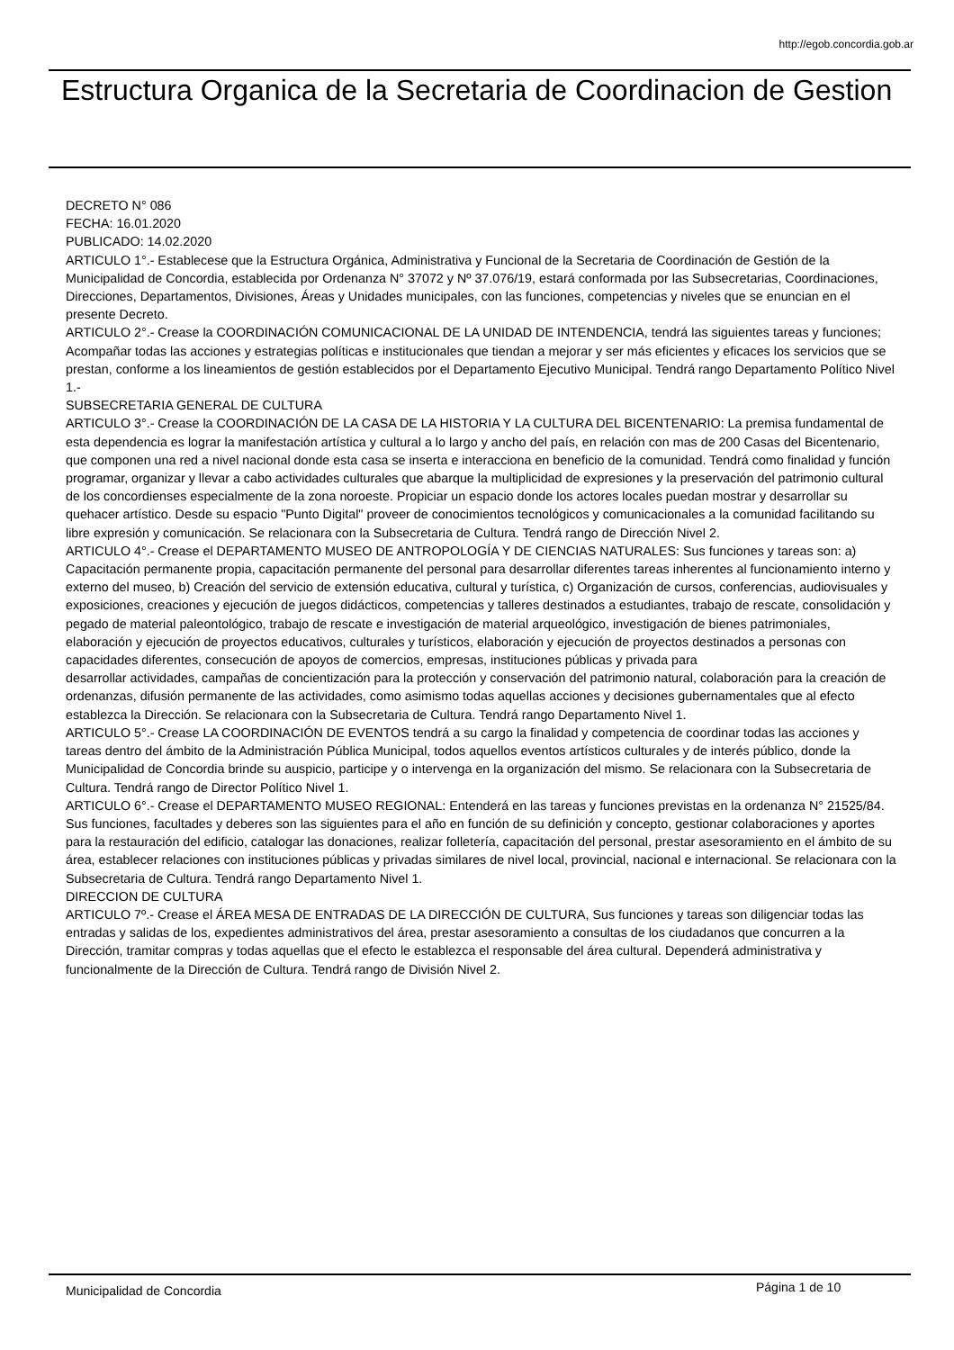http://egob.concordia.gob.ar
Estructura Organica de la Secretaria de Coordinacion de Gestion
DECRETO N° 086
FECHA: 16.01.2020
PUBLICADO: 14.02.2020
ARTICULO 1°.- Establecese que la Estructura Orgánica, Administrativa y Funcional de la Secretaria de Coordinación de Gestión de la Municipalidad de Concordia, establecida por Ordenanza N° 37072 y Nº 37.076/19, estará conformada por las Subsecretarias, Coordinaciones, Direcciones, Departamentos, Divisiones, Áreas y Unidades municipales, con las funciones, competencias y niveles que se enuncian en el presente Decreto.
ARTICULO 2°.- Crease la COORDINACIÓN COMUNICACIONAL DE LA UNIDAD DE INTENDENCIA, tendrá las siguientes tareas y funciones; Acompañar todas las acciones y estrategias políticas e institucionales que tiendan a mejorar y ser más eficientes y eficaces los servicios que se prestan, conforme a los lineamientos de gestión establecidos por el Departamento Ejecutivo Municipal. Tendrá rango Departamento Político Nivel 1.-
SUBSECRETARIA GENERAL DE CULTURA
ARTICULO 3°.- Crease la COORDINACIÓN DE LA CASA DE LA HISTORIA Y LA CULTURA DEL BICENTENARIO: La premisa fundamental de esta dependencia es lograr la manifestación artística y cultural a lo largo y ancho del país, en relación con mas de 200 Casas del Bicentenario, que componen una red a nivel nacional donde esta casa se inserta e interacciona en beneficio de la comunidad. Tendrá como finalidad y función programar, organizar y llevar a cabo actividades culturales que abarque la multiplicidad de expresiones y la preservación del patrimonio cultural de los concordienses especialmente de la zona noroeste. Propiciar un espacio donde los actores locales puedan mostrar y desarrollar su quehacer artístico. Desde su espacio "Punto Digital" proveer de conocimientos tecnológicos y comunicacionales a la comunidad facilitando su libre expresión y comunicación. Se relacionara con la Subsecretaria de Cultura. Tendrá rango de Dirección Nivel 2.
ARTICULO 4°.- Crease el DEPARTAMENTO MUSEO DE ANTROPOLOGÍA Y DE CIENCIAS NATURALES: Sus funciones y tareas son: a) Capacitación permanente propia, capacitación permanente del personal para desarrollar diferentes tareas inherentes al funcionamiento interno y externo del museo, b) Creación del servicio de extensión educativa, cultural y turística, c) Organización de cursos, conferencias, audiovisuales y exposiciones, creaciones y ejecución de juegos didácticos, competencias y talleres destinados a estudiantes, trabajo de rescate, consolidación y pegado de material paleontológico, trabajo de rescate e investigación de material arqueológico, investigación de bienes patrimoniales, elaboración y ejecución de proyectos educativos, culturales y turísticos, elaboración y ejecución de proyectos destinados a personas con capacidades diferentes, consecución de apoyos de comercios, empresas, instituciones públicas y privada para
desarrollar actividades, campañas de concientización para la protección y conservación del patrimonio natural, colaboración para la creación de ordenanzas, difusión permanente de las actividades, como asimismo todas aquellas acciones y decisiones gubernamentales que al efecto establezca la Dirección. Se relacionara con la Subsecretaria de Cultura. Tendrá rango Departamento Nivel 1.
ARTICULO 5°.- Crease LA COORDINACIÓN DE EVENTOS tendrá a su cargo la finalidad y competencia de coordinar todas las acciones y tareas dentro del ámbito de la Administración Pública Municipal, todos aquellos eventos artísticos culturales y de interés público, donde la Municipalidad de Concordia brinde su auspicio, participe y o intervenga en la organización del mismo. Se relacionara con la Subsecretaria de Cultura. Tendrá rango de Director Político Nivel 1.
ARTICULO 6°.- Crease el DEPARTAMENTO MUSEO REGIONAL: Entenderá en las tareas y funciones previstas en la ordenanza N° 21525/84. Sus funciones, facultades y deberes son las siguientes para el año en función de su definición y concepto, gestionar colaboraciones y aportes para la restauración del edificio, catalogar las donaciones, realizar folletería, capacitación del personal, prestar asesoramiento en el ámbito de su área, establecer relaciones con instituciones públicas y privadas similares de nivel local, provincial, nacional e internacional. Se relacionara con la Subsecretaria de Cultura. Tendrá rango Departamento Nivel 1.
DIRECCION DE CULTURA
ARTICULO 7º.- Crease el ÁREA MESA DE ENTRADAS DE LA DIRECCIÓN DE CULTURA, Sus funciones y tareas son diligenciar todas las entradas y salidas de los, expedientes administrativos del área, prestar asesoramiento a consultas de los ciudadanos que concurren a la Dirección, tramitar compras y todas aquellas que el efecto le establezca el responsable del área cultural. Dependerá administrativa y funcionalmente de la Dirección de Cultura. Tendrá rango de División Nivel 2.
Municipalidad de Concordia Página 1 de 10